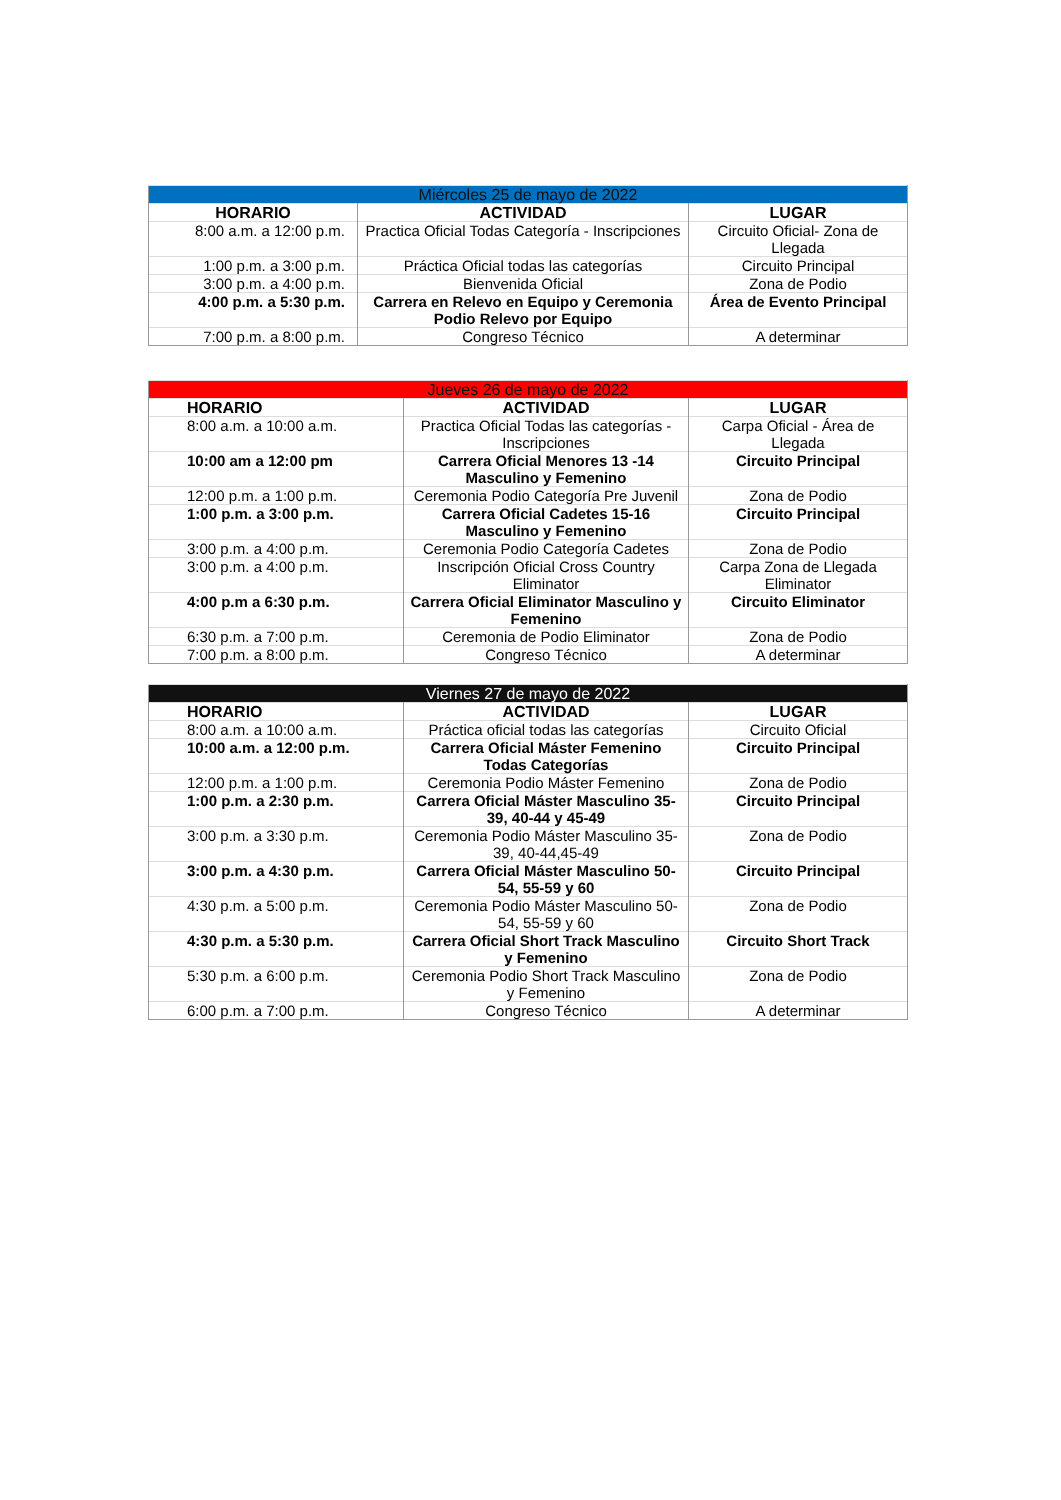| Miércoles 25 de mayo de 2022 | | |
| --- | --- | --- |
| HORARIO | ACTIVIDAD | LUGAR |
| 8:00 a.m. a 12:00 p.m. | Practica Oficial Todas Categoría - Inscripciones | Circuito Oficial- Zona de Llegada |
| 1:00 p.m. a 3:00 p.m. | Práctica Oficial todas las categorías | Circuito Principal |
| 3:00 p.m. a 4:00 p.m. | Bienvenida Oficial | Zona de Podio |
| 4:00 p.m. a 5:30 p.m. | Carrera en Relevo en Equipo y Ceremonia Podio Relevo por Equipo | Área de Evento Principal |
| 7:00 p.m. a 8:00 p.m. | Congreso Técnico | A determinar |
| Jueves 26 de mayo de 2022 | | |
| --- | --- | --- |
| HORARIO | ACTIVIDAD | LUGAR |
| 8:00 a.m. a 10:00 a.m. | Practica Oficial Todas las categorías - Inscripciones | Carpa Oficial - Área de Llegada |
| 10:00 am a 12:00 pm | Carrera Oficial Menores 13 -14 Masculino y Femenino | Circuito Principal |
| 12:00 p.m. a 1:00 p.m. | Ceremonia Podio Categoría Pre Juvenil | Zona de Podio |
| 1:00 p.m. a 3:00 p.m. | Carrera Oficial Cadetes 15-16 Masculino y Femenino | Circuito Principal |
| 3:00 p.m. a 4:00 p.m. | Ceremonia Podio Categoría Cadetes | Zona de Podio |
| 3:00 p.m. a 4:00 p.m. | Inscripción Oficial Cross Country Eliminator | Carpa Zona de Llegada Eliminator |
| 4:00 p.m a 6:30 p.m. | Carrera Oficial Eliminator Masculino y Femenino | Circuito Eliminator |
| 6:30 p.m. a 7:00 p.m. | Ceremonia de Podio Eliminator | Zona de Podio |
| 7:00 p.m. a 8:00 p.m. | Congreso Técnico | A determinar |
| Viernes 27 de mayo de 2022 | | |
| --- | --- | --- |
| HORARIO | ACTIVIDAD | LUGAR |
| 8:00 a.m. a 10:00 a.m. | Práctica oficial todas las categorías | Circuito Oficial |
| 10:00 a.m. a 12:00 p.m. | Carrera Oficial Máster Femenino Todas Categorías | Circuito Principal |
| 12:00 p.m. a 1:00 p.m. | Ceremonia Podio Máster Femenino | Zona de Podio |
| 1:00 p.m. a 2:30 p.m. | Carrera Oficial Máster Masculino 35-39, 40-44 y 45-49 | Circuito Principal |
| 3:00 p.m. a 3:30 p.m. | Ceremonia Podio Máster Masculino 35-39, 40-44,45-49 | Zona de Podio |
| 3:00 p.m. a 4:30 p.m. | Carrera Oficial Máster Masculino 50-54, 55-59 y 60 | Circuito Principal |
| 4:30 p.m. a 5:00 p.m. | Ceremonia Podio Máster Masculino 50-54, 55-59 y 60 | Zona de Podio |
| 4:30 p.m. a 5:30 p.m. | Carrera Oficial Short Track Masculino y Femenino | Circuito Short Track |
| 5:30 p.m. a 6:00 p.m. | Ceremonia Podio Short Track Masculino y Femenino | Zona de Podio |
| 6:00 p.m. a 7:00 p.m. | Congreso Técnico | A determinar |